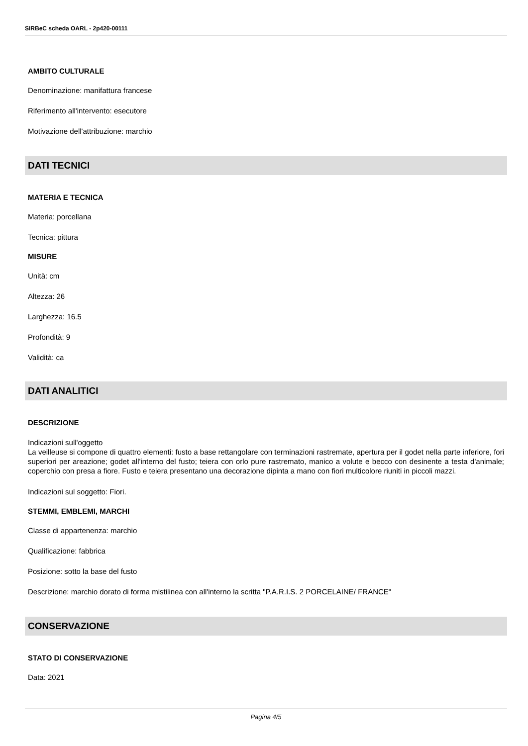SIRBeC scheda OARL - 2p420-00111
AMBITO CULTURALE
Denominazione: manifattura francese
Riferimento all'intervento: esecutore
Motivazione dell'attribuzione: marchio
DATI TECNICI
MATERIA E TECNICA
Materia: porcellana
Tecnica: pittura
MISURE
Unità: cm
Altezza: 26
Larghezza: 16.5
Profondità: 9
Validità: ca
DATI ANALITICI
DESCRIZIONE
Indicazioni sull'oggetto
La veilleuse si compone di quattro elementi: fusto a base rettangolare con terminazioni rastremate, apertura per il godet nella parte inferiore, fori superiori per areazione; godet all'interno del fusto; teiera con orlo pure rastremato, manico a volute e becco con desinente a testa d'animale; coperchio con presa a fiore. Fusto e teiera presentano una decorazione dipinta a mano con fiori multicolore riuniti in piccoli mazzi.
Indicazioni sul soggetto: Fiori.
STEMMI, EMBLEMI, MARCHI
Classe di appartenenza: marchio
Qualificazione: fabbrica
Posizione: sotto la base del fusto
Descrizione: marchio dorato di forma mistilinea con all'interno la scritta "P.A.R.I.S. 2 PORCELAINE/ FRANCE"
CONSERVAZIONE
STATO DI CONSERVAZIONE
Data: 2021
Pagina 4/5